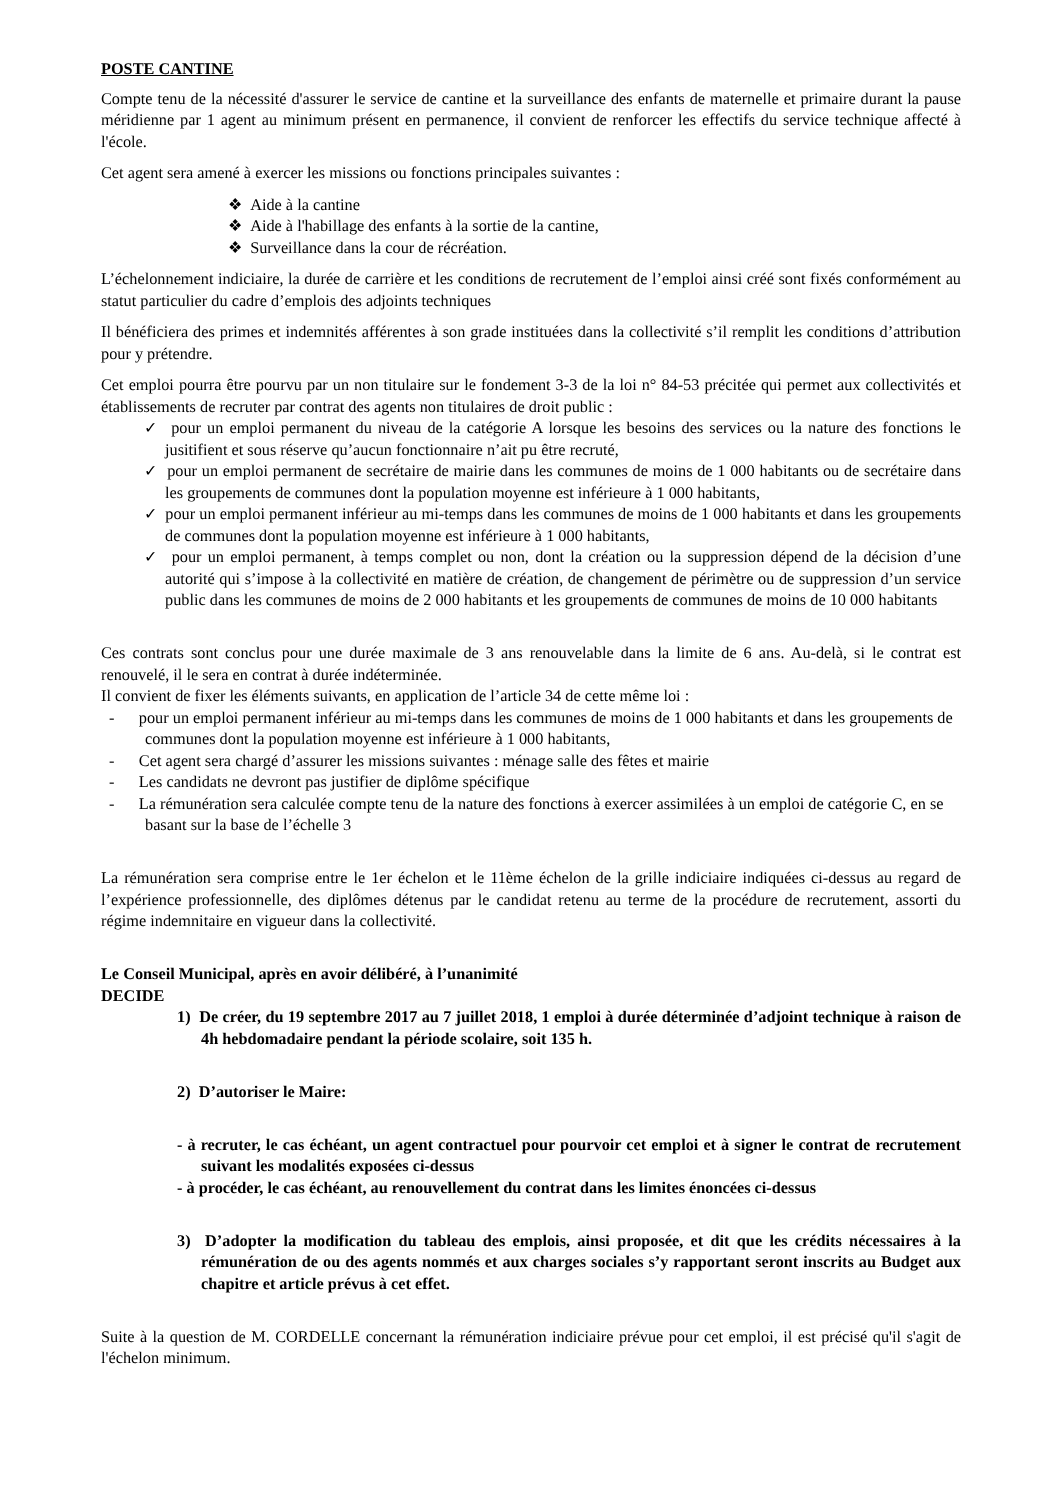POSTE CANTINE
Compte tenu de la nécessité d'assurer le service de cantine et la surveillance des enfants de maternelle et primaire durant la pause méridienne par 1 agent au minimum présent en permanence, il convient de renforcer les effectifs du service technique affecté à l'école.
Cet agent sera amené à exercer les missions ou fonctions principales suivantes :
❖ Aide à la cantine
❖ Aide à l'habillage des enfants à la sortie de la cantine,
❖ Surveillance dans la cour de récréation.
L’échelonnement indiciaire, la durée de carrière et les conditions de recrutement de l’emploi ainsi créé sont fixés conformément au statut particulier du cadre d’emplois des adjoints techniques
Il bénéficiera des primes et indemnités afférentes à son grade instituées dans la collectivité s’il remplit les conditions d’attribution pour y prétendre.
Cet emploi pourra être pourvu par un non titulaire sur le fondement 3-3 de la loi n° 84-53 précitée qui permet aux collectivités et établissements de recruter par contrat des agents non titulaires de droit public :
✓ pour un emploi permanent du niveau de la catégorie A lorsque les besoins des services ou la nature des fonctions le jusitifient et sous réserve qu’aucun fonctionnaire n’ait pu être recruté,
✓ pour un emploi permanent de secrétaire de mairie dans les communes de moins de 1 000 habitants ou de secrétaire dans les groupements de communes dont la population moyenne est inférieure à 1 000 habitants,
✓ pour un emploi permanent inférieur au mi-temps dans les communes de moins de 1 000 habitants et dans les groupements de communes dont la population moyenne est inférieure à 1 000 habitants,
✓ pour un emploi permanent, à temps complet ou non, dont la création ou la suppression dépend de la décision d’une autorité qui s’impose à la collectivité en matière de création, de changement de périmètre ou de suppression d’un service public dans les communes de moins de 2 000 habitants et les groupements de communes de moins de 10 000 habitants
Ces contrats sont conclus pour une durée maximale de 3 ans renouvelable dans la limite de 6 ans. Au-delà, si le contrat est renouvelé, il le sera en contrat à durée indéterminée.
Il convient de fixer les éléments suivants, en application de l’article 34 de cette même loi :
- pour un emploi permanent inférieur au mi-temps dans les communes de moins de 1 000 habitants et dans les groupements de communes dont la population moyenne est inférieure à 1 000 habitants,
- Cet agent sera chargé d’assurer les missions suivantes : ménage salle des fêtes et mairie
- Les candidats ne devront pas justifier de diplôme spécifique
- La rémunération sera calculée compte tenu de la nature des fonctions à exercer assimilées à un emploi de catégorie C, en se basant sur la base de l’échelle 3
La rémunération sera comprise entre le 1er échelon et le 11ème échelon de la grille indiciaire indiquées ci-dessus au regard de l’expérience professionnelle, des diplômes détenus par le candidat retenu au terme de la procédure de recrutement, assorti du régime indemnitaire en vigueur dans la collectivité.
Le Conseil Municipal, après en avoir délibéré, à l’unanimité
DECIDE
1) De créer, du 19 septembre 2017 au 7 juillet 2018, 1 emploi à durée déterminée d’adjoint technique à raison de 4h hebdomadaire pendant la période scolaire, soit 135 h.
2) D’autoriser le Maire:
- à recruter, le cas échéant, un agent contractuel pour pourvoir cet emploi et à signer le contrat de recrutement suivant les modalités exposées ci-dessus
- à procéder, le cas échéant, au renouvellement du contrat dans les limites énoncées ci-dessus
3) D’adopter la modification du tableau des emplois, ainsi proposée, et dit que les crédits nécessaires à la rémunération de ou des agents nommés et aux charges sociales s’y rapportant seront inscrits au Budget aux chapitre et article prévus à cet effet.
Suite à la question de M. CORDELLE concernant la rémunération indiciaire prévue pour cet emploi, il est précisé qu'il s'agit de l'échelon minimum.